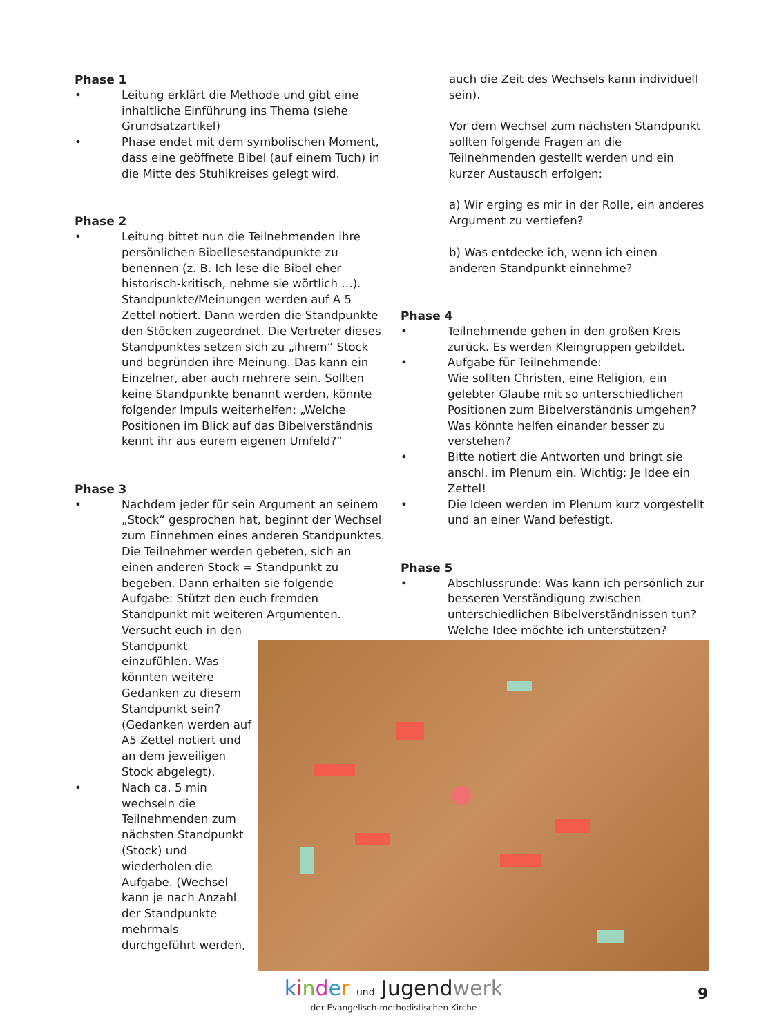Phase 1
• Leitung erklärt die Methode und gibt eine inhaltliche Einführung ins Thema (siehe Grundsatzartikel)
• Phase endet mit dem symbolischen Moment, dass eine geöffnete Bibel (auf einem Tuch) in die Mitte des Stuhlkreises gelegt wird.
Phase 2
• Leitung bittet nun die Teilnehmenden ihre persönlichen Bibellesestandpunkte zu benennen (z. B. Ich lese die Bibel eher historisch-kritisch, nehme sie wörtlich …). Standpunkte/Meinungen werden auf A 5 Zettel notiert. Dann werden die Standpunkte den Stöcken zugeordnet. Die Vertreter dieses Standpunktes setzen sich zu „ihrem“ Stock und begründen ihre Meinung. Das kann ein Einzelner, aber auch mehrere sein. Sollten keine Standpunkte benannt werden, könnte folgender Impuls weiterhelfen: „Welche Positionen im Blick auf das Bibelverständnis kennt ihr aus eurem eigenen Umfeld?“
Phase 3
• Nachdem jeder für sein Argument an seinem „Stock“ gesprochen hat, beginnt der Wechsel zum Einnehmen eines anderen Standpunktes. Die Teilnehmer werden gebeten, sich an einen anderen Stock = Standpunkt zu begeben. Dann erhalten sie folgende Aufgabe: Stützt den euch fremden Standpunkt mit weiteren Argumenten.
Versucht euch in den Standpunkt einzufühlen. Was könnten weitere Gedanken zu diesem Standpunkt sein? (Gedanken werden auf A5 Zettel notiert und an dem jeweiligen Stock abgelegt).
• Nach ca. 5 min wechseln die Teilnehmenden zum nächsten Standpunkt (Stock) und wiederholen die Aufgabe. (Wechsel kann je nach Anzahl der Standpunkte mehrmals durchgeführt werden,
auch die Zeit des Wechsels kann individuell sein).
Vor dem Wechsel zum nächsten Standpunkt sollten folgende Fragen an die Teilnehmenden gestellt werden und ein kurzer Austausch erfolgen:
a) Wir erging es mir in der Rolle, ein anderes Argument zu vertiefen?
b) Was entdecke ich, wenn ich einen anderen Standpunkt einnehme?
Phase 4
• Teilnehmende gehen in den großen Kreis zurück. Es werden Kleingruppen gebildet.
• Aufgabe für Teilnehmende:
Wie sollten Christen, eine Religion, ein gelebter Glaube mit so unterschiedlichen Positionen zum Bibelverständnis umgehen? Was könnte helfen einander besser zu verstehen?
• Bitte notiert die Antworten und bringt sie anschl. im Plenum ein. Wichtig: Je Idee ein Zettel!
• Die Ideen werden im Plenum kurz vorgestellt und an einer Wand befestigt.
Phase 5
• Abschlussrunde: Was kann ich persönlich zur besseren Verständigung zwischen unterschiedlichen Bibelverständnissen tun? Welche Idee möchte ich unterstützen?
kinder und Jugendwerk
der Evangelisch-methodistischen Kirche
9